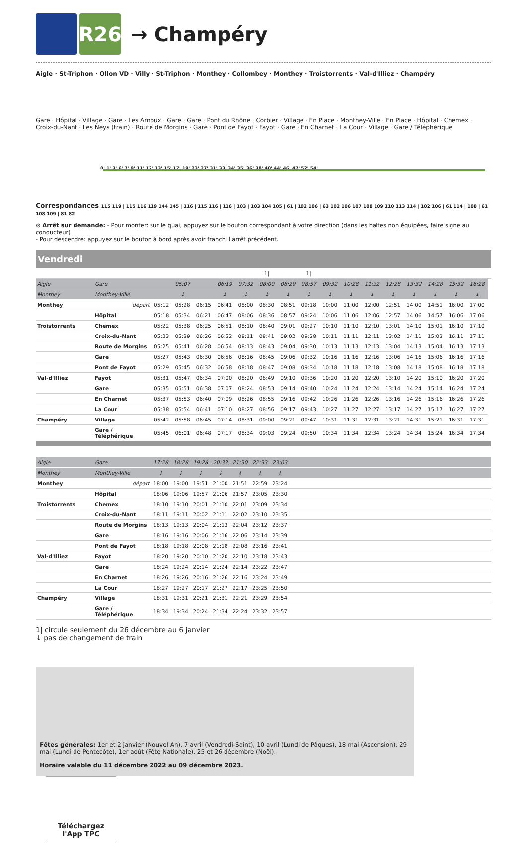R26
→ Champéry
Aigle · St-Triphon · Ollon VD · Villy · St-Triphon · Monthey · Collombey · Monthey · Troistorrents · Val-d'Illiez · Champéry
Gare · Hôpital · Village · Gare · Les Arnoux · Gare · Gare · Pont du Rhône · Corbier · Village · En Place · Monthey-Ville · En Place · Hôpital · Chemex · Croix-du-Nant · Les Neys (train) · Route de Morgins · Gare · Pont de Fayot · Fayot · Gare · En Charnet · La Cour · Village · Gare / Téléphérique
0' 1' 3' 6' 7' 9' 11' 12' 13' 15' 17' 19' 23' 27' 31' 33' 34' 35' 36' 38' 40' 44' 46' 47' 52' 54'
Correspondances 115 119 | 115 116 119 144 145 | 116 | 115 116 | 116 | 103 | 103 104 105 | 61 | 102 106 | 63 102 106 107 108 109 110 113 114 | 102 106 | 61 114 | 108 | 61 108 109 | 81 82
⊗ Arrêt sur demande: - Pour monter: sur le quai, appuyez sur le bouton correspondant à votre direction (dans les haltes non équipées, faire signe au conducteur)
- Pour descendre: appuyez sur le bouton à bord après avoir franchi l'arrêt précédent.
Vendredi
| | | | | | | | 1/ | | 1/ | | | | | | | | | |
| Aigle | Gare | | 05:07 | | 06:19 | 07:32 | 08:00 | 08:29 | 08:57 | 09:32 | 10:28 | 11:32 | 12:28 | 13:32 | 14:28 | 15:32 | 16:28 | |
| Monthey | Monthey-Ville | | ↓ | | ↓ | ↓ | ↓ | ↓ | ↓ | ↓ | ↓ | ↓ | ↓ | ↓ | ↓ | ↓ | ↓ | |
| Monthey | départ | 05:12 | 05:28 | 06:15 | 06:41 | 08:00 | 08:30 | 08:51 | 09:18 | 10:00 | 11:00 | 12:00 | 12:51 | 14:00 | 14:51 | 16:00 | 17:00 | |
| | Hôpital | 05:18 | 05:34 | 06:21 | 06:47 | 08:06 | 08:36 | 08:57 | 09:24 | 10:06 | 11:06 | 12:06 | 12:57 | 14:06 | 14:57 | 16:06 | 17:06 | |
| Troistorrents | Chemex | 05:22 | 05:38 | 06:25 | 06:51 | 08:10 | 08:40 | 09:01 | 09:27 | 10:10 | 11:10 | 12:10 | 13:01 | 14:10 | 15:01 | 16:10 | 17:10 | |
| | Croix-du-Nant | 05:23 | 05:39 | 06:26 | 06:52 | 08:11 | 08:41 | 09:02 | 09:28 | 10:11 | 11:11 | 12:11 | 13:02 | 14:11 | 15:02 | 16:11 | 17:11 | |
| | Route de Morgins | 05:25 | 05:41 | 06:28 | 06:54 | 08:13 | 08:43 | 09:04 | 09:30 | 10:13 | 11:13 | 12:13 | 13:04 | 14:13 | 15:04 | 16:13 | 17:13 | |
| | Gare | 05:27 | 05:43 | 06:30 | 06:56 | 08:16 | 08:45 | 09:06 | 09:32 | 10:16 | 11:16 | 12:16 | 13:06 | 14:16 | 15:06 | 16:16 | 17:16 | |
| | Pont de Fayot | 05:29 | 05:45 | 06:32 | 06:58 | 08:18 | 08:47 | 09:08 | 09:34 | 10:18 | 11:18 | 12:18 | 13:08 | 14:18 | 15:08 | 16:18 | 17:18 | |
| Val-d'Illiez | Fayot | 05:31 | 05:47 | 06:34 | 07:00 | 08:20 | 08:49 | 09:10 | 09:36 | 10:20 | 11:20 | 12:20 | 13:10 | 14:20 | 15:10 | 16:20 | 17:20 | |
| | Gare | 05:35 | 05:51 | 06:38 | 07:07 | 08:24 | 08:53 | 09:14 | 09:40 | 10:24 | 11:24 | 12:24 | 13:14 | 14:24 | 15:14 | 16:24 | 17:24 | |
| | En Charnet | 05:37 | 05:53 | 06:40 | 07:09 | 08:26 | 08:55 | 09:16 | 09:42 | 10:26 | 11:26 | 12:26 | 13:16 | 14:26 | 15:16 | 16:26 | 17:26 | |
| | La Cour | 05:38 | 05:54 | 06:41 | 07:10 | 08:27 | 08:56 | 09:17 | 09:43 | 10:27 | 11:27 | 12:27 | 13:17 | 14:27 | 15:17 | 16:27 | 17:27 | |
| Champéry | Village | 05:42 | 05:58 | 06:45 | 07:14 | 08:31 | 09:00 | 09:21 | 09:47 | 10:31 | 11:31 | 12:31 | 13:21 | 14:31 | 15:21 | 16:31 | 17:31 | |
| | Gare / Téléphérique | 05:45 | 06:01 | 06:48 | 07:17 | 08:34 | 09:03 | 09:24 | 09:50 | 10:34 | 11:34 | 12:34 | 13:24 | 14:34 | 15:24 | 16:34 | 17:34 | |
| Aigle | Gare | 17:28 | 18:28 | 19:28 | 20:33 | 21:30 | 22:33 | 23:03 | |
| Monthey | Monthey-Ville | ↓ | ↓ | ↓ | ↓ | ↓ | ↓ | ↓ | |
| Monthey | départ | 18:00 | 19:00 | 19:51 | 21:00 | 21:51 | 22:59 | 23:24 | |
| | Hôpital | 18:06 | 19:06 | 19:57 | 21:06 | 21:57 | 23:05 | 23:30 | |
| Troistorrents | Chemex | 18:10 | 19:10 | 20:01 | 21:10 | 22:01 | 23:09 | 23:34 | |
| | Croix-du-Nant | 18:11 | 19:11 | 20:02 | 21:11 | 22:02 | 23:10 | 23:35 | |
| | Route de Morgins | 18:13 | 19:13 | 20:04 | 21:13 | 22:04 | 23:12 | 23:37 | |
| | Gare | 18:16 | 19:16 | 20:06 | 21:16 | 22:06 | 23:14 | 23:39 | |
| | Pont de Fayot | 18:18 | 19:18 | 20:08 | 21:18 | 22:08 | 23:16 | 23:41 | |
| Val-d'Illiez | Fayot | 18:20 | 19:20 | 20:10 | 21:20 | 22:10 | 23:18 | 23:43 | |
| | Gare | 18:24 | 19:24 | 20:14 | 21:24 | 22:14 | 23:22 | 23:47 | |
| | En Charnet | 18:26 | 19:26 | 20:16 | 21:26 | 22:16 | 23:24 | 23:49 | |
| | La Cour | 18:27 | 19:27 | 20:17 | 21:27 | 22:17 | 23:25 | 23:50 | |
| Champéry | Village | 18:31 | 19:31 | 20:21 | 21:31 | 22:21 | 23:29 | 23:54 | |
| | Gare / Téléphérique | 18:34 | 19:34 | 20:24 | 21:34 | 22:24 | 23:32 | 23:57 | |
1| circule seulement du 26 décembre au 6 janvier
↓ pas de changement de train
Fêtes générales: 1er et 2 janvier (Nouvel An), 7 avril (Vendredi-Saint), 10 avril (Lundi de Pâques), 18 mai (Ascension), 29 mai (Lundi de Pentecôte), 1er août (Fête Nationale), 25 et 26 décembre (Noël).
Horaire valable du 11 décembre 2022 au 09 décembre 2023.
Téléchargez l'App TPC